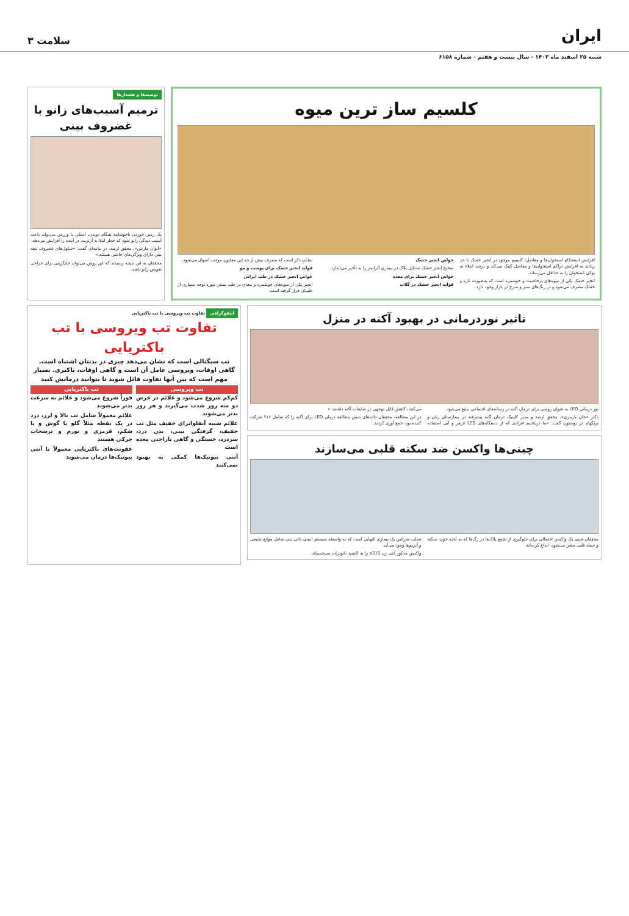ایران
سلامت ۳
شنبه ۲۵ اسفند ماه ۱۴۰۳ - سال بیست و هفتم - شماره ۶۱۵۸
کلسیم ساز ترین میوه
افزایش استحکام استخوان‌ها و مفاصل؛ کلسیم موجود در انجیر خشک تا حد زیادی به افزایش تراکم استخوان‌ها و مفاصل کمک می‌کند و درصد ابتلاء به پوکی استخوان را به حداقل می‌رساند.
انجیر خشک یکی از میوه‌های پرخاصیت و خوشمزه است که به‌صورت تازه و خشک مصرف می‌شود و در رنگ‌های سبز و سرخ در بازار وجود دارد.
خواص انجیر خشک
صحیح انجیر خشک تشکیل پلاک در بیماری آلزایمر را به تأخیر می‌اندازد.
خواص انجیر خشک برای معده
فواید انجیر خشک در گلاب
شایان ذکر است که مصرف بیش از حد این معجون موجب اسهال می‌شود.
فواید انجیر خشک برای پوست و مو
خواص انجیر خشک در طب ایرانی
انجیر یکی از میوه‌های خوشمزه و مغذی در طب سنتی مورد توجه بسیاری از طبیبان قرار گرفته است.
توصیه‌ها و هشدارها
ترمیم آسیب‌های زانو با غضروف بینی
یک زمین خوردن ناخوشایند هنگام دویدن، اسکی یا ورزش می‌تواند باعث آسیب دیدگی زانو شود که خطر ابتلا به آرتریت در آینده را افزایش می‌دهد.
«ایوان مارتین»، محقق ارشد، در بیانیه‌ای گفت: «سلول‌های غضروف تیغه بینی دارای ویژگی‌های خاصی هستند.»
محققان به این نتیجه رسیدند که این روش می‌تواند جایگزینی برای جراحی تعویض زانو باشد.
تاثیر نوردرمانی در بهبود آکنه در منزل
نور درمانی LED به عنوان روشی برای درمان آکنه در رسانه‌های اجتماعی تبلیغ می‌شود.
دکتر «جان باربیری»، محقق ارشد و مدیر کلینیک درمان آکنه پیشرفته در بیمارستان زنان و بریگهام در بوستون گفت: «ما دریافتیم افرادی که از دستگاه‌های LED قرمز و آبی استفاده می‌کنند، کاهش قابل توجهی در ضایعات آکنه داشتند.»
در این مطالعه، محققان داده‌های شش مطالعه درمان LED برای آکنه را که شامل ۲۱۶ شرکت کننده بود، جمع آوری کردند.
چینی‌ها واکسن ضد سکته قلبی می‌سازند
محققان چینی یک واکسن احتمالی برای جلوگیری از تجمع پلاک‌ها در رگ‌ها که به لخته خون، سکته و حمله قلبی منجر می‌شود، ابداع کرده‌اند.
تصلب شرائین یک بیماری التهابی است که به واسطه سیستم ایمنی ذاتی بدن شامل موانع طبیعی و آنزیم‌ها وجود می‌آید.
واکسن مذکور آنتی ژن p210 را به اکسید نانوذرات می‌چسباند.
اینفوگرافی
تفاوت تب ویروسی با تب باکتریایی
تفاوت تب ویروسی با تب باکتریایی
تب سیگنالی است که نشان می‌دهد چیزی در بدنتان اشتباه است. گاهی اوقات، ویروسی عامل آن است و گاهی اوقات، باکتری. بسیار مهم است که بین آنها تفاوت قائل شوید تا بتوانید درمانش کنید
تب ویروسی
کم‌کم شروع می‌شود و علائم در عرض دو سه روز شدت می‌گیرند و هر روز بدتر می‌شوند
علائم شبیه آنفلوانزای خفیف مثل تب خفیف، گرفتگی بینی، بدن درد، سردرد، خستگی و گاهی ناراحتی معده است
آنتی بیوتیک‌ها کمکی به بهبود نمی‌کنند
تب باکتریایی
فوراً شروع می‌شود و علائم به سرعت بدتر می‌شوند
علائم معمولاً شامل تب بالا و لرز، درد در یک نقطه مثلاً گلو یا گوش و یا شکم، قرمزی و تورم و ترشحات چرکی هستند
عفونت‌های باکتریایی معمولاً با آنتی بیوتیک‌ها درمان می‌شوند